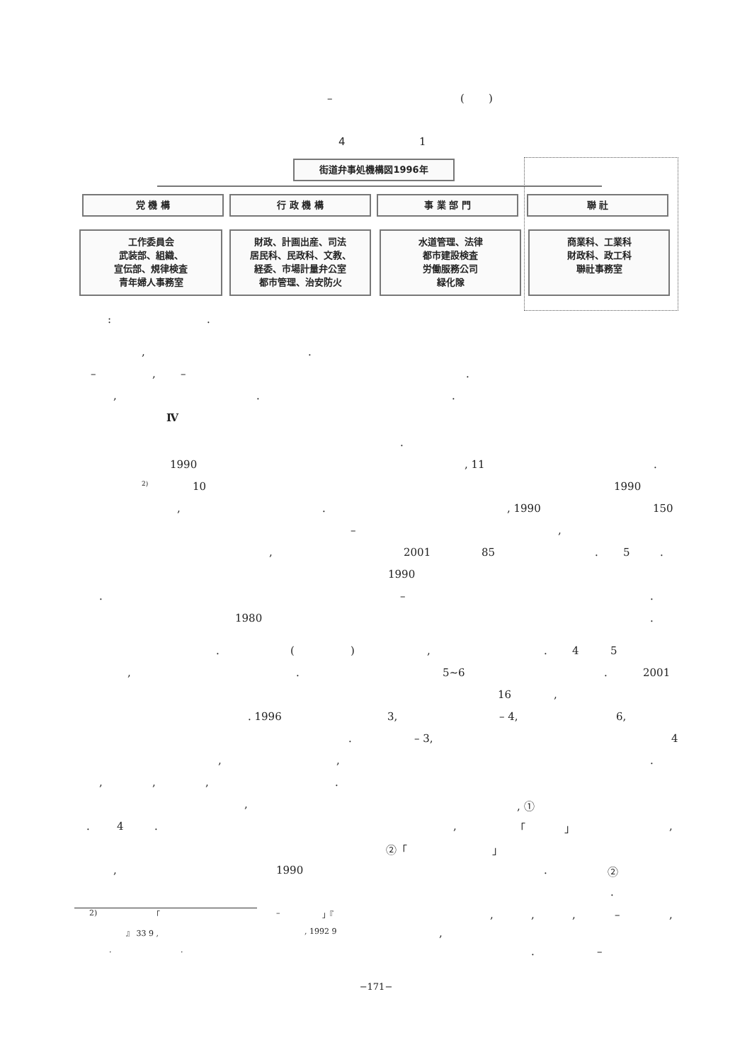– ()
4 1
街道弁事処機構図1996年
党 機 構 行 政 機 構 事 業 部 門 聯 社
工作委員会
武装部、組織、
宣伝部、規律検査
青年婦人事務室
財政、計画出産、司法
居民科、民政科、文教、
経委、市場計量弁公室
都市管理、治安防火
水道管理、法律
都市建設検査
労働服務公司
緑化隊
商業科、工業科
財政科、政工科
聯社事務室
:.
,.
–, –.
,..
Ⅳ
.
1990, 11.
2) 10 1990
,., 1990 150
–,
, 2001 85. 5.
1990
. –.
1980.
. (),. 4 5
,. 5∼6. 2001
16,
. 1996 3, – 4, 6,
. – 3, 4
,,.
,,,.
,, ①
. 4., 「 」,
②「 」
, 1990. ②
.
2) 「 – 」『,,, –,
』 33 9 ,, 1992 9,
... –
−171−